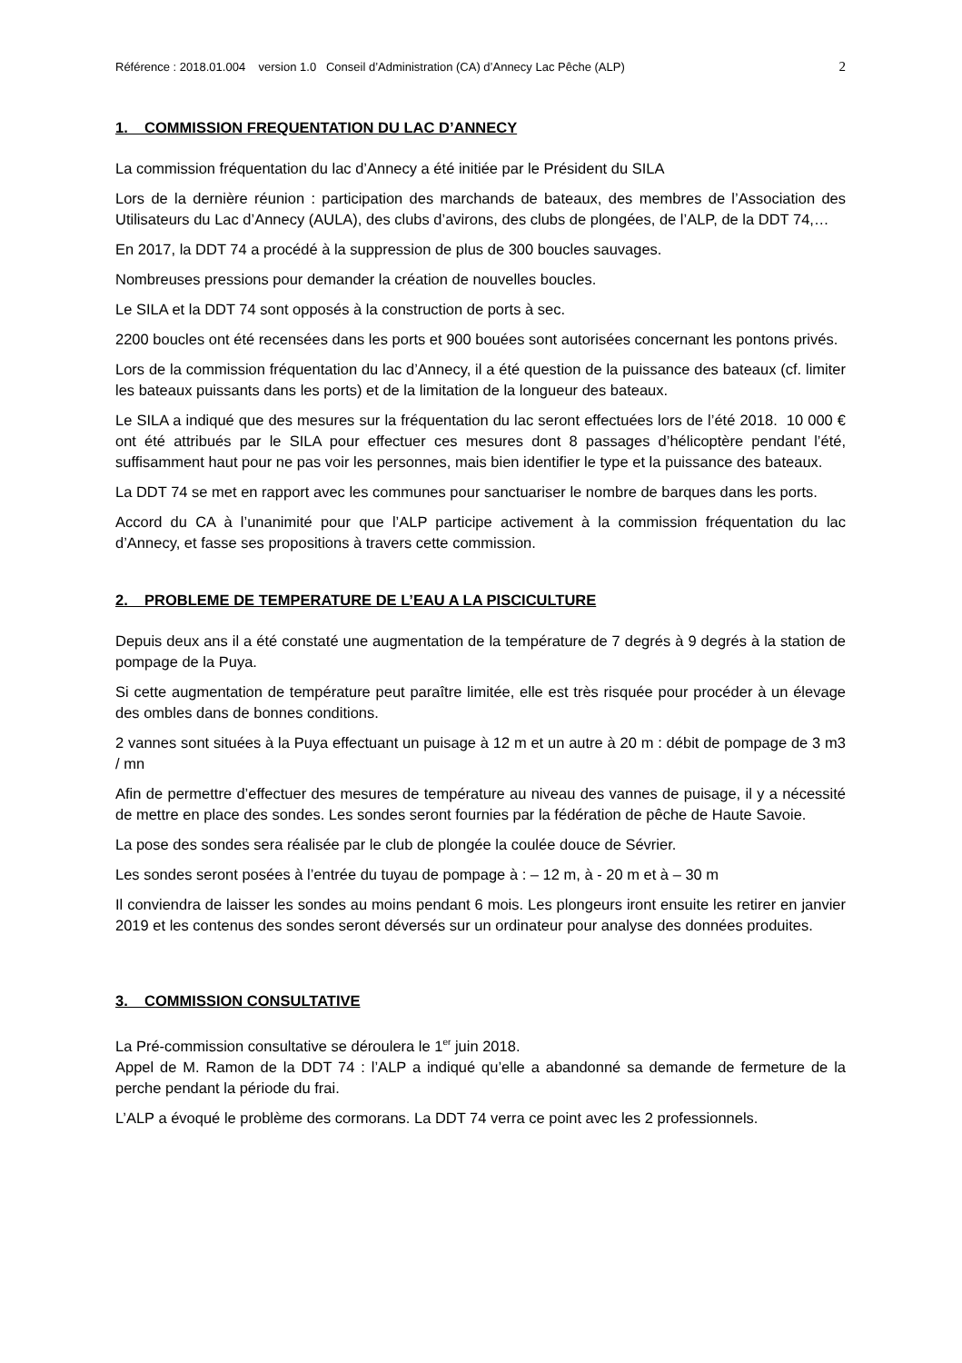Référence : 2018.01.004 version 1.0 Conseil d’Administration (CA) d’Annecy Lac Pêche (ALP) 2
1. COMMISSION FREQUENTATION DU LAC D’ANNECY
La commission fréquentation du lac d’Annecy a été initiée par le Président du SILA
Lors de la dernière réunion : participation des marchands de bateaux, des membres de l’Association des Utilisateurs du Lac d’Annecy (AULA), des clubs d’avirons, des clubs de plongées, de l’ALP, de la DDT 74,…
En 2017, la DDT 74 a procédé à la suppression de plus de 300 boucles sauvages.
Nombreuses pressions pour demander la création de nouvelles boucles.
Le SILA et la DDT 74 sont opposés à la construction de ports à sec.
2200 boucles ont été recensées dans les ports et 900 bouées sont autorisées concernant les pontons privés.
Lors de la commission fréquentation du lac d’Annecy, il a été question de la puissance des bateaux (cf. limiter les bateaux puissants dans les ports) et de la limitation de la longueur des bateaux.
Le SILA a indiqué que des mesures sur la fréquentation du lac seront effectuées lors de l’été 2018. 10 000 € ont été attribués par le SILA pour effectuer ces mesures dont 8 passages d’hélicoptère pendant l’été, suffisamment haut pour ne pas voir les personnes, mais bien identifier le type et la puissance des bateaux.
La DDT 74 se met en rapport avec les communes pour sanctuariser le nombre de barques dans les ports.
Accord du CA à l’unanimité pour que l’ALP participe activement à la commission fréquentation du lac d’Annecy, et fasse ses propositions à travers cette commission.
2. PROBLEME DE TEMPERATURE DE L’EAU A LA PISCICULTURE
Depuis deux ans il a été constaté une augmentation de la température de 7 degrés à 9 degrés à la station de pompage de la Puya.
Si cette augmentation de température peut paraître limitée, elle est très risquée pour procéder à un élevage des ombles dans de bonnes conditions.
2 vannes sont situées à la Puya effectuant un puisage à 12 m et un autre à 20 m : débit de pompage de 3 m3 / mn
Afin de permettre d’effectuer des mesures de température au niveau des vannes de puisage, il y a nécessité de mettre en place des sondes. Les sondes seront fournies par la fédération de pêche de Haute Savoie.
La pose des sondes sera réalisée par le club de plongée la coulée douce de Sévrier.
Les sondes seront posées à l’entrée du tuyau de pompage à : – 12 m, à - 20 m et à – 30 m
Il conviendra de laisser les sondes au moins pendant 6 mois. Les plongeurs iront ensuite les retirer en janvier 2019 et les contenus des sondes seront déversés sur un ordinateur pour analyse des données produites.
3. COMMISSION CONSULTATIVE
La Pré-commission consultative se déroulera le 1<sup>er</sup> juin 2018.
Appel de M. Ramon de la DDT 74 : l’ALP a indiqué qu’elle a abandonné sa demande de fermeture de la perche pendant la période du frai.
L’ALP a évoqué le problème des cormorans. La DDT 74 verra ce point avec les 2 professionnels.